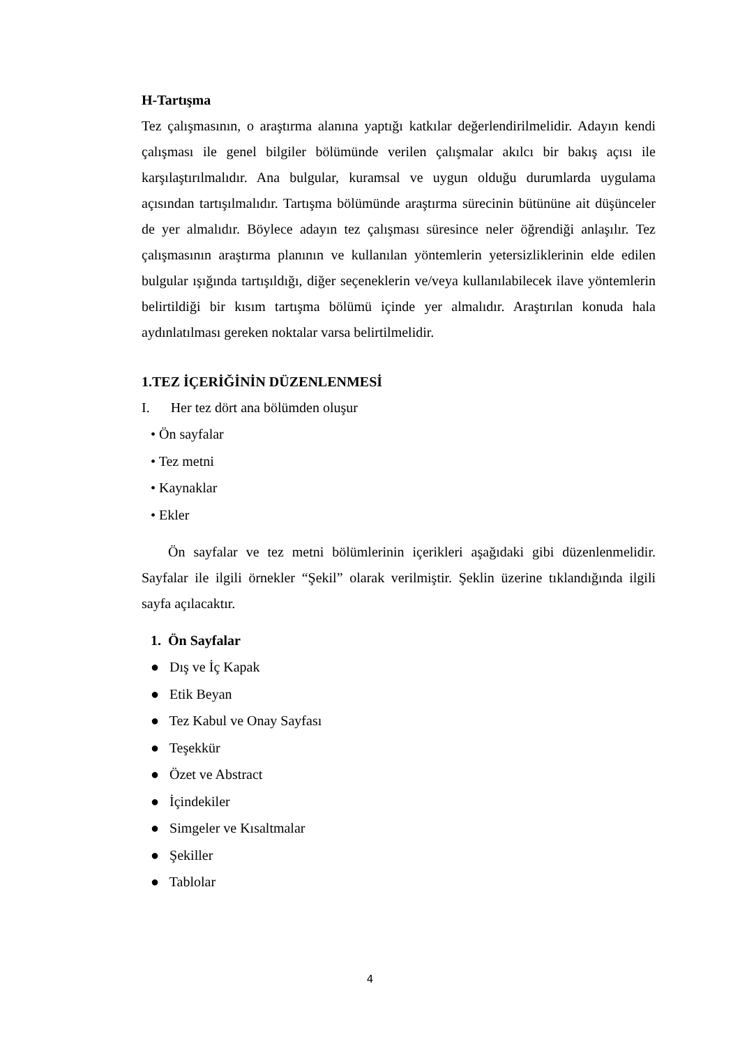H-Tartışma
Tez çalışmasının, o araştırma alanına yaptığı katkılar değerlendirilmelidir. Adayın kendi çalışması ile genel bilgiler bölümünde verilen çalışmalar akılcı bir bakış açısı ile karşılaştırılmalıdır. Ana bulgular, kuramsal ve uygun olduğu durumlarda uygulama açısından tartışılmalıdır. Tartışma bölümünde araştırma sürecinin bütününe ait düşünceler de yer almalıdır. Böylece adayın tez çalışması süresince neler öğrendiği anlaşılır. Tez çalışmasının araştırma planının ve kullanılan yöntemlerin yetersizliklerinin elde edilen bulgular ışığında tartışıldığı, diğer seçeneklerin ve/veya kullanılabilecek ilave yöntemlerin belirtildiği bir kısım tartışma bölümü içinde yer almalıdır. Araştırılan konuda hala aydınlatılması gereken noktalar varsa belirtilmelidir.
1.TEZ İÇERİĞİNİN DÜZENLENMESİ
I. Her tez dört ana bölümden oluşur
• Ön sayfalar
• Tez metni
• Kaynaklar
• Ekler
Ön sayfalar ve tez metni bölümlerinin içerikleri aşağıdaki gibi düzenlenmelidir. Sayfalar ile ilgili örnekler “Şekil” olarak verilmiştir. Şeklin üzerine tıklandığında ilgili sayfa açılacaktır.
1. Ön Sayfalar
● Dış ve İç Kapak
● Etik Beyan
● Tez Kabul ve Onay Sayfası
● Teşekkür
● Özet ve Abstract
● İçindekiler
● Simgeler ve Kısaltmalar
● Şekiller
● Tablolar
4